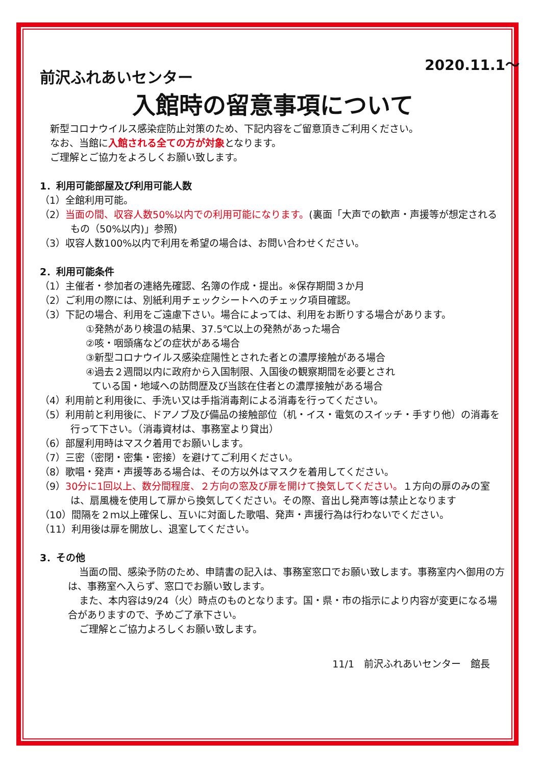2020.11.1～
前沢ふれあいセンター
入館時の留意事項について
新型コロナウイルス感染症防止対策のため、下記内容をご留意頂きご利用ください。
なお、当館に入館される全ての方が対象となります。
ご理解とご協力をよろしくお願い致します。
1．利用可能部屋及び利用可能人数
（1）全館利用可能。
（2）当面の間、収容人数50%以内での利用可能になります。(裏面「大声での歓声・声援等が想定されるもの（50%以内)」参照)
（3）収容人数100%以内で利用を希望の場合は、お問い合わせください。
2．利用可能条件
（1）主催者・参加者の連絡先確認、名簿の作成・提出。※保存期間３か月
（2）ご利用の際には、別紙利用チェックシートへのチェック項目確認。
（3）下記の場合、利用をご遠慮下さい。場合によっては、利用をお断りする場合があります。
①発熱があり検温の結果、37.5℃以上の発熱があった場合
②咳・咽頭痛などの症状がある場合
③新型コロナウイルス感染症陽性とされた者との濃厚接触がある場合
④過去２週間以内に政府から入国制限、入国後の観察期間を必要とされ
ている国・地域への訪問歴及び当該在住者との濃厚接触がある場合
（4）利用前と利用後に、手洗い又は手指消毒剤による消毒を行ってください。
（5）利用前と利用後に、ドアノブ及び備品の接触部位（机・イス・電気のスイッチ・手すり他）の消毒を行って下さい。（消毒資材は、事務室より貸出）
（6）部屋利用時はマスク着用でお願いします。
（7）三密（密閉・密集・密接）を避けてご利用ください。
（8）歌唱・発声・声援等ある場合は、その方以外はマスクを着用してください。
（9）30分に1回以上、数分間程度、２方向の窓及び扉を開けて換気してください。１方向の扉のみの室は、扇風機を使用して扉から換気してください。その際、音出し発声等は禁止となります
（10）間隔を２ｍ以上確保し、互いに対面した歌唱、発声・声援行為は行わないでください。
（11）利用後は扉を開放し、退室してください。
3．その他
当面の間、感染予防のため、申請書の記入は、事務室窓口でお願い致します。事務室内へ御用の方は、事務室へ入らず、窓口でお願い致します。
また、本内容は9/24（火）時点のものとなります。国・県・市の指示により内容が変更になる場合がありますので、予めご了承下さい。
ご理解とご協力よろしくお願い致します。
11/1　前沢ふれあいセンター　館長